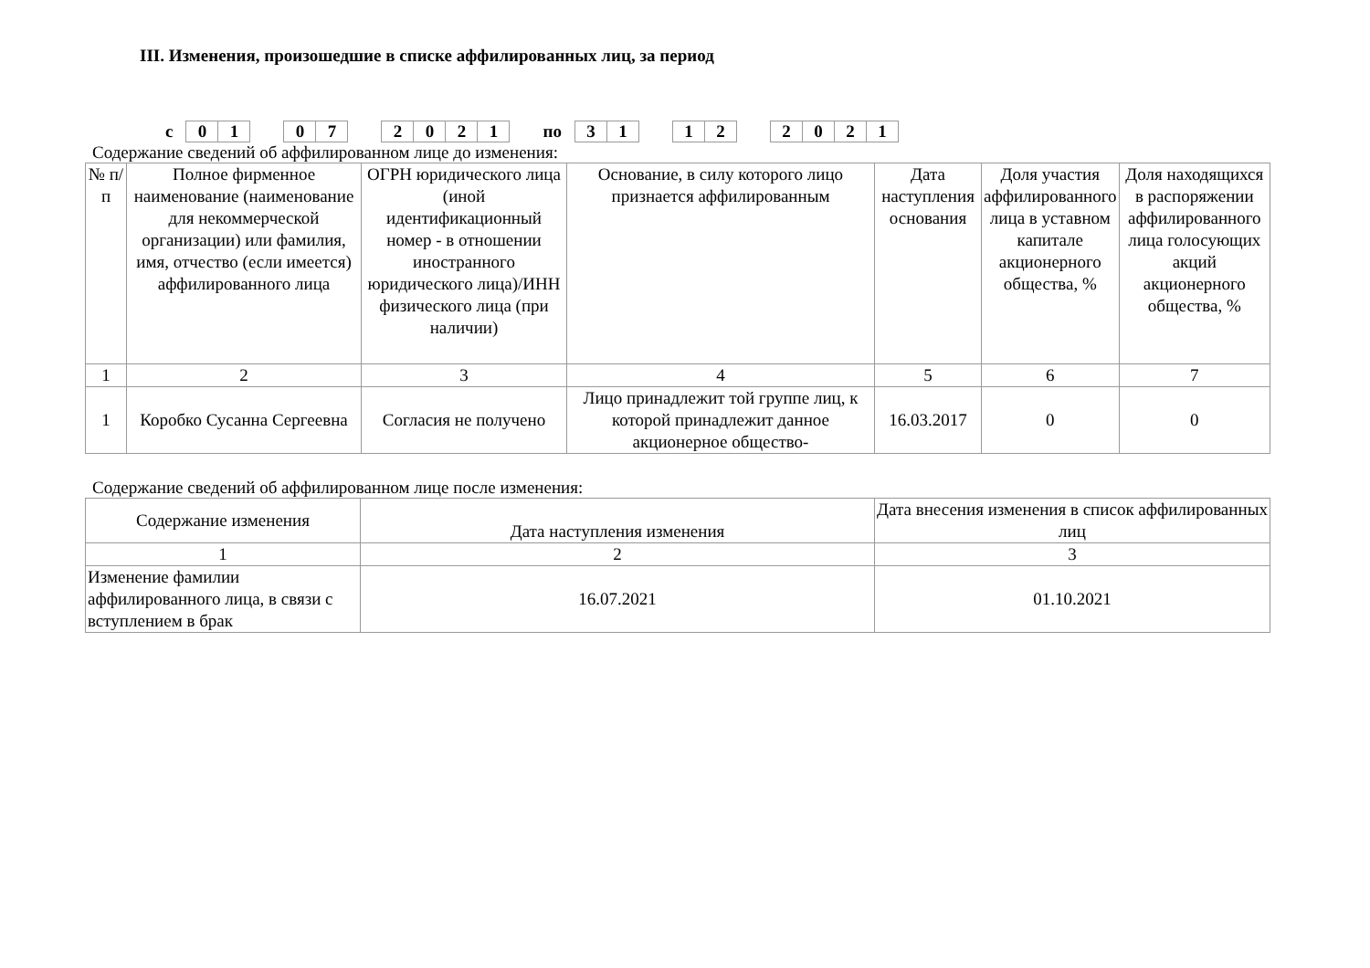III. Изменения, произошедшие в списке аффилированных лиц, за период
с
| 0 | 1 |
| 0 | 7 |
| 2 | 0 | 2 | 1 |
по
| 3 | 1 |
| 1 | 2 |
| 2 | 0 | 2 | 1 |
Содержание сведений об аффилированном лице до изменения:
| № п/п | Полное фирменное наименование (наименование для некоммерческой организации) или фамилия, имя, отчество (если имеется) аффилированного лица | ОГРН юридического лица (иной идентификационный номер - в отношении иностранного юридического лица)/ИНН физического лица (при наличии) | Основание, в силу которого лицо признается аффилированным | Дата наступления основания | Доля участия аффилированного лица в уставном капитале акционерного общества, % | Доля находящихся в распоряжении аффилированного лица голосующих акций акционерного общества, % |
| --- | --- | --- | --- | --- | --- | --- |
| 1 | 2 | 3 | 4 | 5 | 6 | 7 |
| 1 | Коробко Сусанна Сергеевна | Согласия не получено | Лицо принадлежит той группе лиц, к которой принадлежит данное акционерное общество- | 16.03.2017 | 0 | 0 |
Содержание сведений об аффилированном лице после изменения:
| Содержание изменения | Дата наступления изменения | Дата внесения изменения в список аффилированных лиц |
| 1 | 2 | 3 |
| Изменение фамилии аффилированного лица, в связи с вступлением в брак | 16.07.2021 | 01.10.2021 |